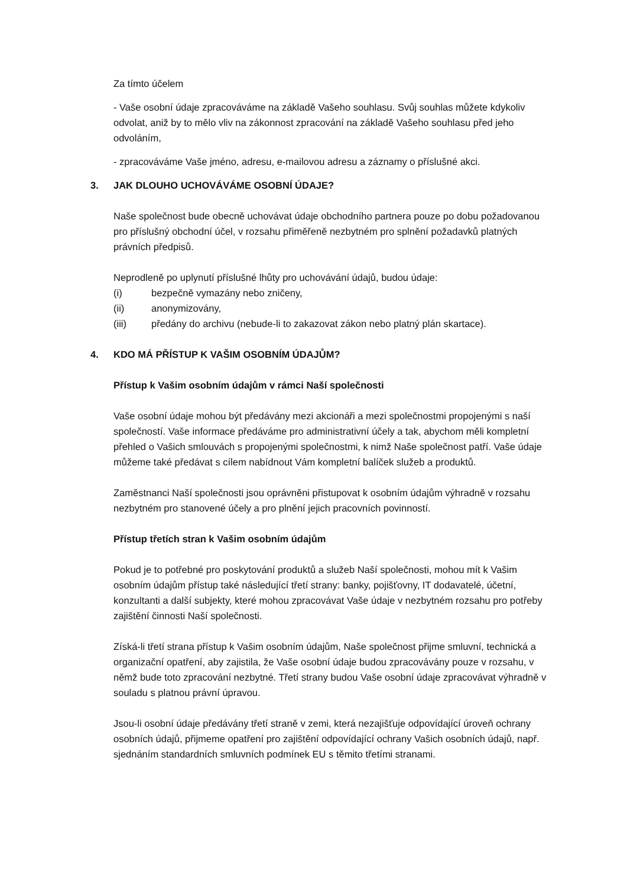Za tímto účelem
- Vaše osobní údaje zpracováváme na základě Vašeho souhlasu. Svůj souhlas můžete kdykoliv odvolat, aniž by to mělo vliv na zákonnost zpracování na základě Vašeho souhlasu před jeho odvoláním,
- zpracováváme Vaše jméno, adresu, e-mailovou adresu a záznamy o příslušné akci.
3. JAK DLOUHO UCHOVÁVÁME OSOBNÍ ÚDAJE?
Naše společnost bude obecně uchovávat údaje obchodního partnera pouze po dobu požadovanou pro příslušný obchodní účel, v rozsahu přiměřeně nezbytném pro splnění požadavků platných právních předpisů.
Neprodleně po uplynutí příslušné lhůty pro uchovávání údajů, budou údaje:
(i) bezpečně vymazány nebo zničeny,
(ii) anonymizovány,
(iii) předány do archivu (nebude-li to zakazovat zákon nebo platný plán skartace).
4. KDO MÁ PŘÍSTUP K VAŠIM OSOBNÍM ÚDAJŮM?
Přístup k Vašim osobním údajům v rámci Naší společnosti
Vaše osobní údaje mohou být předávány mezi akcionáři a mezi společnostmi propojenými s naší společností. Vaše informace předáváme pro administrativní účely a tak, abychom měli kompletní přehled o Vašich smlouvách s propojenými společnostmi, k nimž Naše společnost patří. Vaše údaje můžeme také předávat s cílem nabídnout Vám kompletní balíček služeb a produktů.
Zaměstnanci Naší společnosti jsou oprávněni přistupovat k osobním údajům výhradně v rozsahu nezbytném pro stanovené účely a pro plnění jejich pracovních povinností.
Přístup třetích stran k Vašim osobním údajům
Pokud je to potřebné pro poskytování produktů a služeb Naší společnosti, mohou mít k Vašim osobním údajům přístup také následující třetí strany: banky, pojišťovny, IT dodavatelé, účetní, konzultanti a další subjekty, které mohou zpracovávat Vaše údaje v nezbytném rozsahu pro potřeby zajištění činnosti Naší společnosti.
Získá-li třetí strana přístup k Vašim osobním údajům, Naše společnost přijme smluvní, technická a organizační opatření, aby zajistila, že Vaše osobní údaje budou zpracovávány pouze v rozsahu, v němž bude toto zpracování nezbytné. Třetí strany budou Vaše osobní údaje zpracovávat výhradně v souladu s platnou právní úpravou.
Jsou-li osobní údaje předávány třetí straně v zemi, která nezajišťuje odpovídající úroveň ochrany osobních údajů, přijmeme opatření pro zajištění odpovídající ochrany Vašich osobních údajů, např. sjednáním standardních smluvních podmínek EU s těmito třetími stranami.